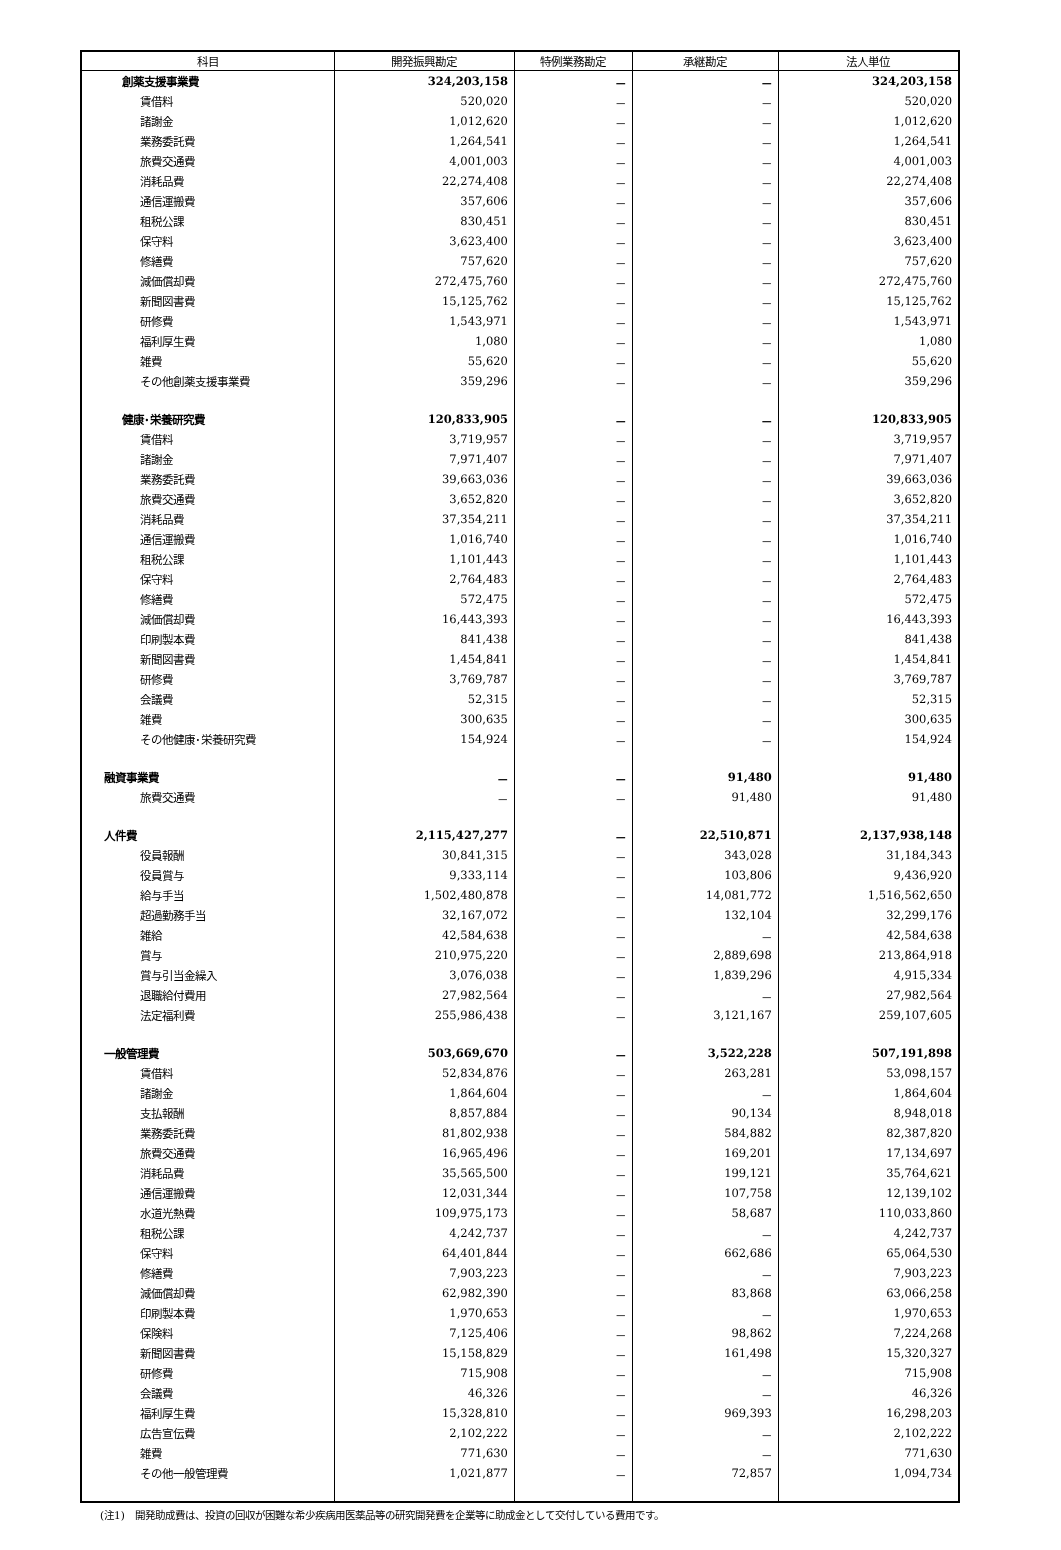| 科目 | 開発振興勘定 | 特例業務勘定 | 承継勘定 | 法人単位 |
| --- | --- | --- | --- | --- |
| 創薬支援事業費 | 324,203,158 | － | － | 324,203,158 |
| 賃借料 | 520,020 | － | － | 520,020 |
| 諸謝金 | 1,012,620 | － | － | 1,012,620 |
| 業務委託費 | 1,264,541 | － | － | 1,264,541 |
| 旅費交通費 | 4,001,003 | － | － | 4,001,003 |
| 消耗品費 | 22,274,408 | － | － | 22,274,408 |
| 通信運搬費 | 357,606 | － | － | 357,606 |
| 租税公課 | 830,451 | － | － | 830,451 |
| 保守料 | 3,623,400 | － | － | 3,623,400 |
| 修繕費 | 757,620 | － | － | 757,620 |
| 減価償却費 | 272,475,760 | － | － | 272,475,760 |
| 新聞図書費 | 15,125,762 | － | － | 15,125,762 |
| 研修費 | 1,543,971 | － | － | 1,543,971 |
| 福利厚生費 | 1,080 | － | － | 1,080 |
| 雑費 | 55,620 | － | － | 55,620 |
| その他創薬支援事業費 | 359,296 | － | － | 359,296 |
| 健康･栄養研究費 | 120,833,905 | － | － | 120,833,905 |
| 賃借料 | 3,719,957 | － | － | 3,719,957 |
| 諸謝金 | 7,971,407 | － | － | 7,971,407 |
| 業務委託費 | 39,663,036 | － | － | 39,663,036 |
| 旅費交通費 | 3,652,820 | － | － | 3,652,820 |
| 消耗品費 | 37,354,211 | － | － | 37,354,211 |
| 通信運搬費 | 1,016,740 | － | － | 1,016,740 |
| 租税公課 | 1,101,443 | － | － | 1,101,443 |
| 保守料 | 2,764,483 | － | － | 2,764,483 |
| 修繕費 | 572,475 | － | － | 572,475 |
| 減価償却費 | 16,443,393 | － | － | 16,443,393 |
| 印刷製本費 | 841,438 | － | － | 841,438 |
| 新聞図書費 | 1,454,841 | － | － | 1,454,841 |
| 研修費 | 3,769,787 | － | － | 3,769,787 |
| 会議費 | 52,315 | － | － | 52,315 |
| 雑費 | 300,635 | － | － | 300,635 |
| その他健康･栄養研究費 | 154,924 | － | － | 154,924 |
| 融資事業費 | － | － | 91,480 | 91,480 |
| 旅費交通費 | － | － | 91,480 | 91,480 |
| 人件費 | 2,115,427,277 | － | 22,510,871 | 2,137,938,148 |
| 役員報酬 | 30,841,315 | － | 343,028 | 31,184,343 |
| 役員賞与 | 9,333,114 | － | 103,806 | 9,436,920 |
| 給与手当 | 1,502,480,878 | － | 14,081,772 | 1,516,562,650 |
| 超過勤務手当 | 32,167,072 | － | 132,104 | 32,299,176 |
| 雑給 | 42,584,638 | － | － | 42,584,638 |
| 賞与 | 210,975,220 | － | 2,889,698 | 213,864,918 |
| 賞与引当金繰入 | 3,076,038 | － | 1,839,296 | 4,915,334 |
| 退職給付費用 | 27,982,564 | － | － | 27,982,564 |
| 法定福利費 | 255,986,438 | － | 3,121,167 | 259,107,605 |
| 一般管理費 | 503,669,670 | － | 3,522,228 | 507,191,898 |
| 賃借料 | 52,834,876 | － | 263,281 | 53,098,157 |
| 諸謝金 | 1,864,604 | － | － | 1,864,604 |
| 支払報酬 | 8,857,884 | － | 90,134 | 8,948,018 |
| 業務委託費 | 81,802,938 | － | 584,882 | 82,387,820 |
| 旅費交通費 | 16,965,496 | － | 169,201 | 17,134,697 |
| 消耗品費 | 35,565,500 | － | 199,121 | 35,764,621 |
| 通信運搬費 | 12,031,344 | － | 107,758 | 12,139,102 |
| 水道光熱費 | 109,975,173 | － | 58,687 | 110,033,860 |
| 租税公課 | 4,242,737 | － | － | 4,242,737 |
| 保守料 | 64,401,844 | － | 662,686 | 65,064,530 |
| 修繕費 | 7,903,223 | － | － | 7,903,223 |
| 減価償却費 | 62,982,390 | － | 83,868 | 63,066,258 |
| 印刷製本費 | 1,970,653 | － | － | 1,970,653 |
| 保険料 | 7,125,406 | － | 98,862 | 7,224,268 |
| 新聞図書費 | 15,158,829 | － | 161,498 | 15,320,327 |
| 研修費 | 715,908 | － | － | 715,908 |
| 会議費 | 46,326 | － | － | 46,326 |
| 福利厚生費 | 15,328,810 | － | 969,393 | 16,298,203 |
| 広告宣伝費 | 2,102,222 | － | － | 2,102,222 |
| 雑費 | 771,630 | － | － | 771,630 |
| その他一般管理費 | 1,021,877 | － | 72,857 | 1,094,734 |
(注1)　開発助成費は、投資の回収が困難な希少疾病用医薬品等の研究開発費を企業等に助成金として交付している費用です。